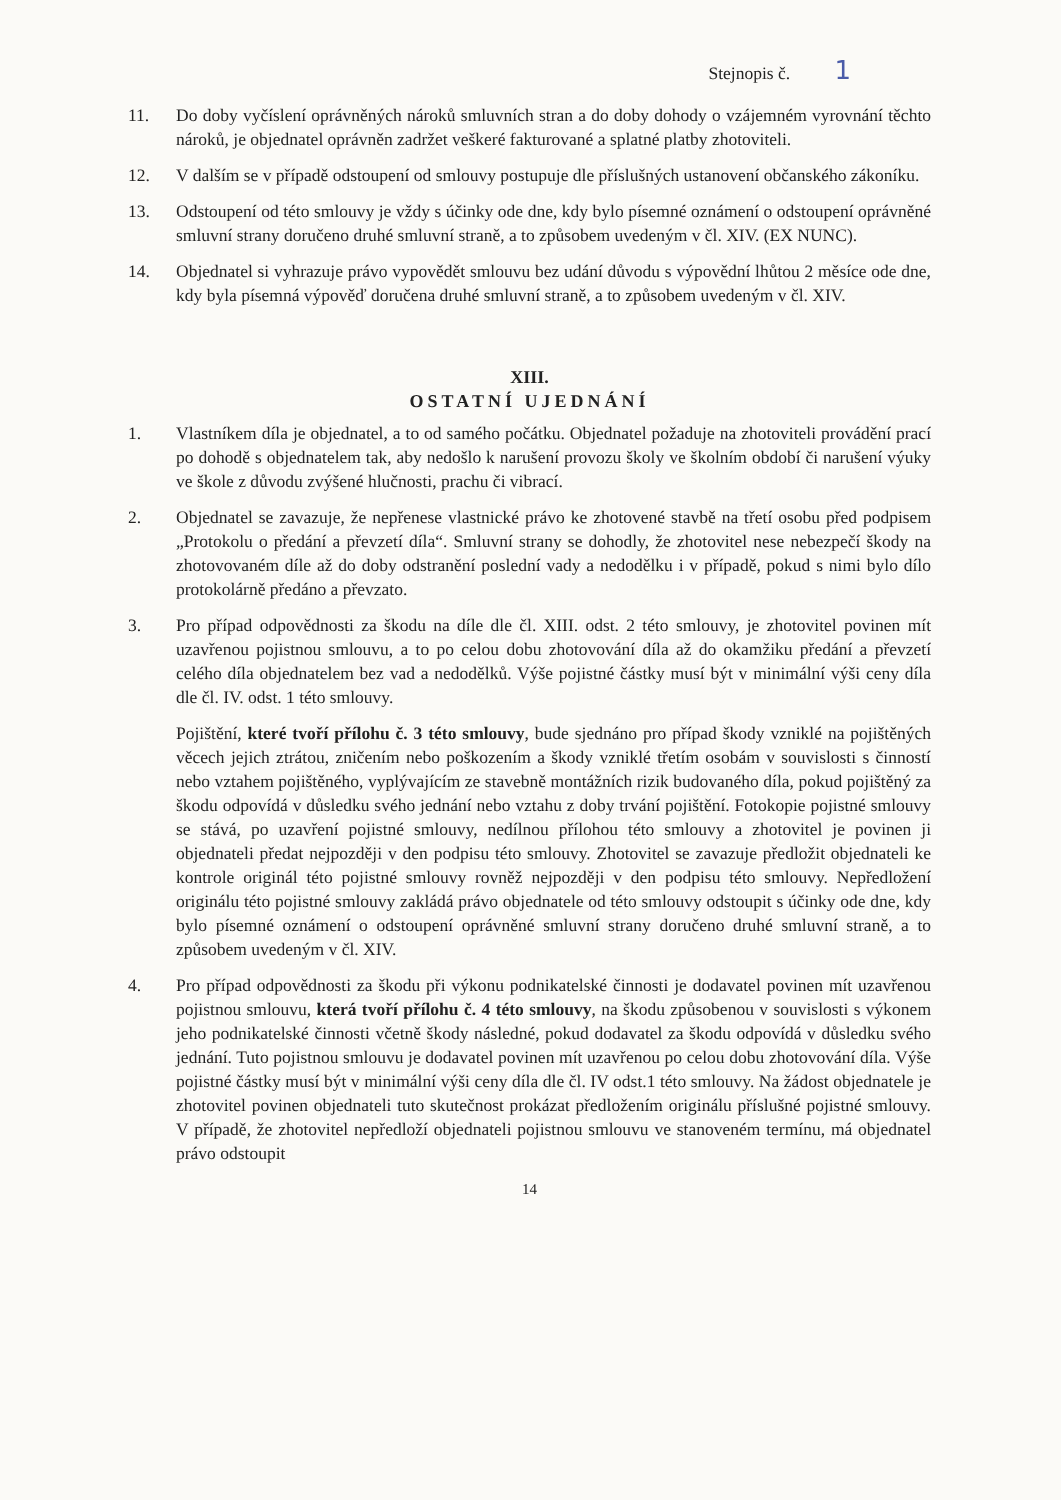Stejnopis č. 1
11. Do doby vyčíslení oprávněných nároků smluvních stran a do doby dohody o vzájemném vyrovnání těchto nároků, je objednatel oprávněn zadržet veškeré fakturované a splatné platby zhotoviteli.
12. V dalším se v případě odstoupení od smlouvy postupuje dle příslušných ustanovení občanského zákoníku.
13. Odstoupení od této smlouvy je vždy s účinky ode dne, kdy bylo písemné oznámení o odstoupení oprávněné smluvní strany doručeno druhé smluvní straně, a to způsobem uvedeným v čl. XIV. (EX NUNC).
14. Objednatel si vyhrazuje právo vypovědět smlouvu bez udání důvodu s výpovědní lhůtou 2 měsíce ode dne, kdy byla písemná výpověď doručena druhé smluvní straně, a to způsobem uvedeným v čl. XIV.
XIII.
OSTATNÍ UJEDNÁNÍ
1. Vlastníkem díla je objednatel, a to od samého počátku. Objednatel požaduje na zhotoviteli provádění prací po dohodě s objednatelem tak, aby nedošlo k narušení provozu školy ve školním období či narušení výuky ve škole z důvodu zvýšené hlučnosti, prachu či vibrací.
2. Objednatel se zavazuje, že nepřenese vlastnické právo ke zhotovené stavbě na třetí osobu před podpisem „Protokolu o předání a převzetí díla“. Smluvní strany se dohodly, že zhotovitel nese nebezpečí škody na zhotovovaném díle až do doby odstranění poslední vady a nedodělku i v případě, pokud s nimi bylo dílo protokolárně předáno a převzato.
3. Pro případ odpovědnosti za škodu na díle dle čl. XIII. odst. 2 této smlouvy, je zhotovitel povinen mít uzavřenou pojistnou smlouvu, a to po celou dobu zhotovování díla až do okamžiku předání a převzetí celého díla objednatelem bez vad a nedodělků. Výše pojistné částky musí být v minimální výši ceny díla dle čl. IV. odst. 1 této smlouvy.
Pojištění, které tvoří přílohu č. 3 této smlouvy, bude sjednáno pro případ škody vzniklé na pojištěných věcech jejich ztrátou, zničením nebo poškozením a škody vzniklé třetím osobám v souvislosti s činností nebo vztahem pojištěného, vyplývajícím ze stavebně montážních rizik budovaného díla, pokud pojištěný za škodu odpovídá v důsledku svého jednání nebo vztahu z doby trvání pojištění. Fotokopie pojistné smlouvy se stává, po uzavření pojistné smlouvy, nedílnou přílohou této smlouvy a zhotovitel je povinen ji objednateli předat nejpozději v den podpisu této smlouvy. Zhotovitel se zavazuje předložit objednateli ke kontrole originál této pojistné smlouvy rovněž nejpozději v den podpisu této smlouvy. Nepředložení originálu této pojistné smlouvy zakládá právo objednatele od této smlouvy odstoupit s účinky ode dne, kdy bylo písemné oznámení o odstoupení oprávněné smluvní strany doručeno druhé smluvní straně, a to způsobem uvedeným v čl. XIV.
4. Pro případ odpovědnosti za škodu při výkonu podnikatelské činnosti je dodavatel povinen mít uzavřenou pojistnou smlouvu, která tvoří přílohu č. 4 této smlouvy, na škodu způsobenou v souvislosti s výkonem jeho podnikatelské činnosti včetně škody následné, pokud dodavatel za škodu odpovídá v důsledku svého jednání. Tuto pojistnou smlouvu je dodavatel povinen mít uzavřenou po celou dobu zhotovování díla. Výše pojistné částky musí být v minimální výši ceny díla dle čl. IV odst.1 této smlouvy. Na žádost objednatele je zhotovitel povinen objednateli tuto skutečnost prokázat předložením originálu příslušné pojistné smlouvy. V případě, že zhotovitel nepředloží objednateli pojistnou smlouvu ve stanoveném termínu, má objednatel právo odstoupit
14